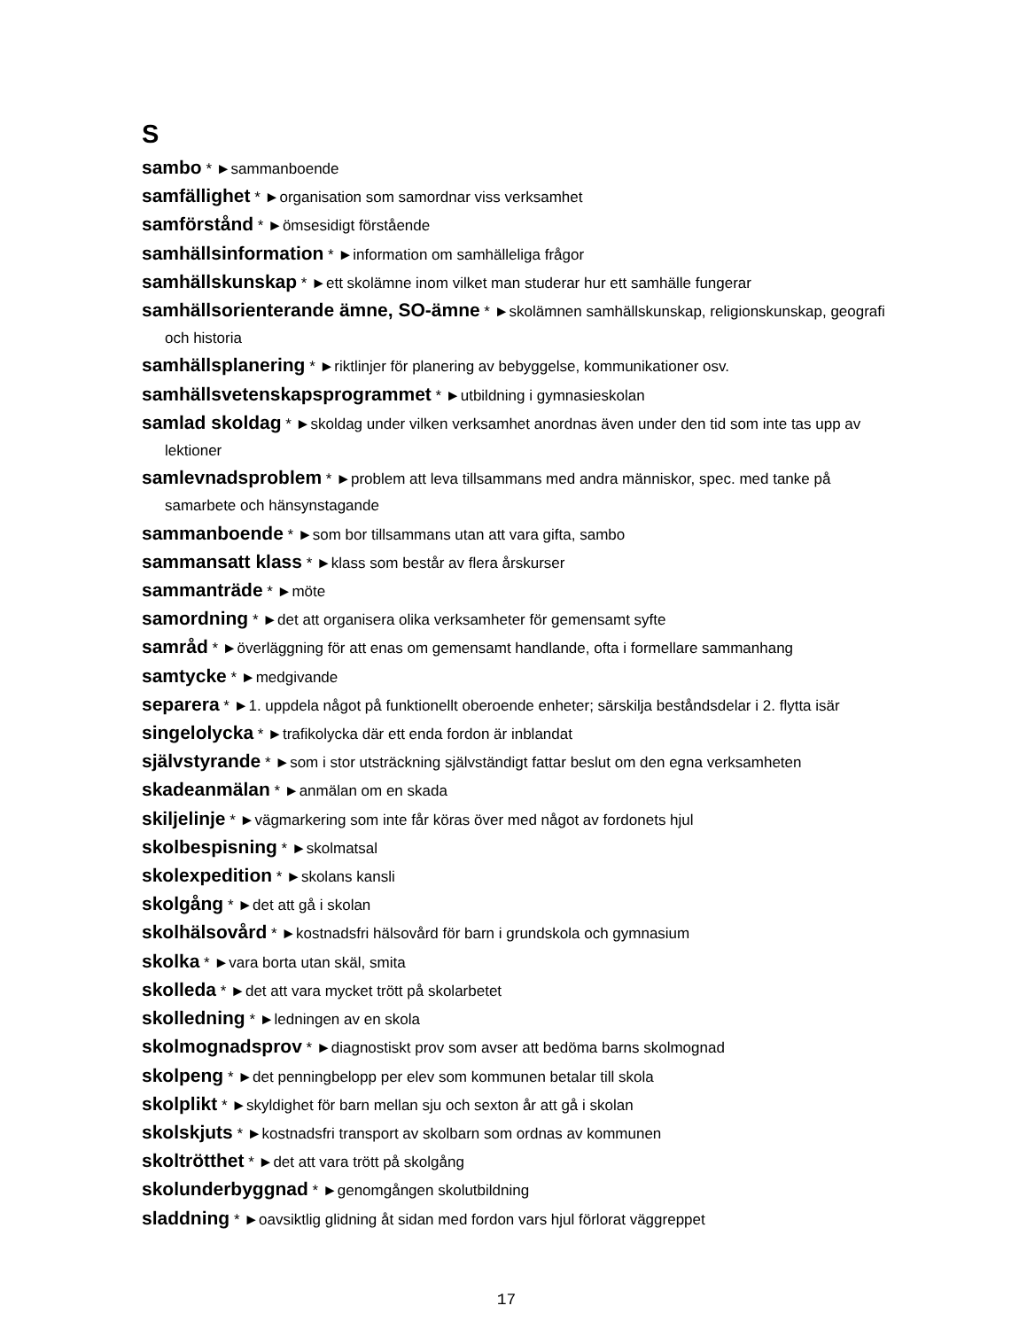S
sambo * ►sammanboende
samfällighet * ►organisation som samordnar viss verksamhet
samförstånd * ►ömsesidigt förstående
samhällsinformation * ►information om samhälleliga frågor
samhällskunskap * ►ett skolämne inom vilket man studerar hur ett samhälle fungerar
samhällsorienterande ämne, SO-ämne * ►skolämnen samhällskunskap, religionskunskap, geografi och historia
samhällsplanering * ►riktlinjer för planering av bebyggelse, kommunikationer osv.
samhällsvetenskapsprogrammet * ►utbildning i gymnasieskolan
samlad skoldag * ►skoldag under vilken verksamhet anordnas även under den tid som inte tas upp av lektioner
samlevnadsproblem * ►problem att leva tillsammans med andra människor, spec. med tanke på samarbete och hänsynstagande
sammanboende * ►som bor tillsammans utan att vara gifta, sambo
sammansatt klass * ►klass som består av flera årskurser
sammanträde * ►möte
samordning * ►det att organisera olika verksamheter för gemensamt syfte
samråd * ►överläggning för att enas om gemensamt handlande, ofta i formellare sammanhang
samtycke * ►medgivande
separera * ►1. uppdela något på funktionellt oberoende enheter; särskilja beståndsdelar i 2. flytta isär
singelolycka * ►trafikolycka där ett enda fordon är inblandat
självstyrande * ►som i stor utsträckning självständigt fattar beslut om den egna verksamheten
skadeanmälan * ►anmälan om en skada
skiljelinje * ►vägmarkering som inte får köras över med något av fordonets hjul
skolbespisning * ►skolmatsal
skolexpedition * ►skolans kansli
skolgång * ►det att gå i skolan
skolhälsovård * ►kostnadsfri hälsovård för barn i grundskola och gymnasium
skolka * ►vara borta utan skäl, smita
skolleda * ►det att vara mycket trött på skolarbetet
skolledning * ►ledningen av en skola
skolmognadsprov * ►diagnostiskt prov som avser att bedöma barns skolmognad
skolpeng * ►det penningbelopp per elev som kommunen betalar till skola
skolplikt * ►skyldighet för barn mellan sju och sexton år att gå i skolan
skolskjuts * ►kostnadsfri transport av skolbarn som ordnas av kommunen
skoltrötthet * ►det att vara trött på skolgång
skolunderbyggnad * ►genomgången skolutbildning
sladdning * ►oavsiktlig glidning åt sidan med fordon vars hjul förlorat väggreppet
17